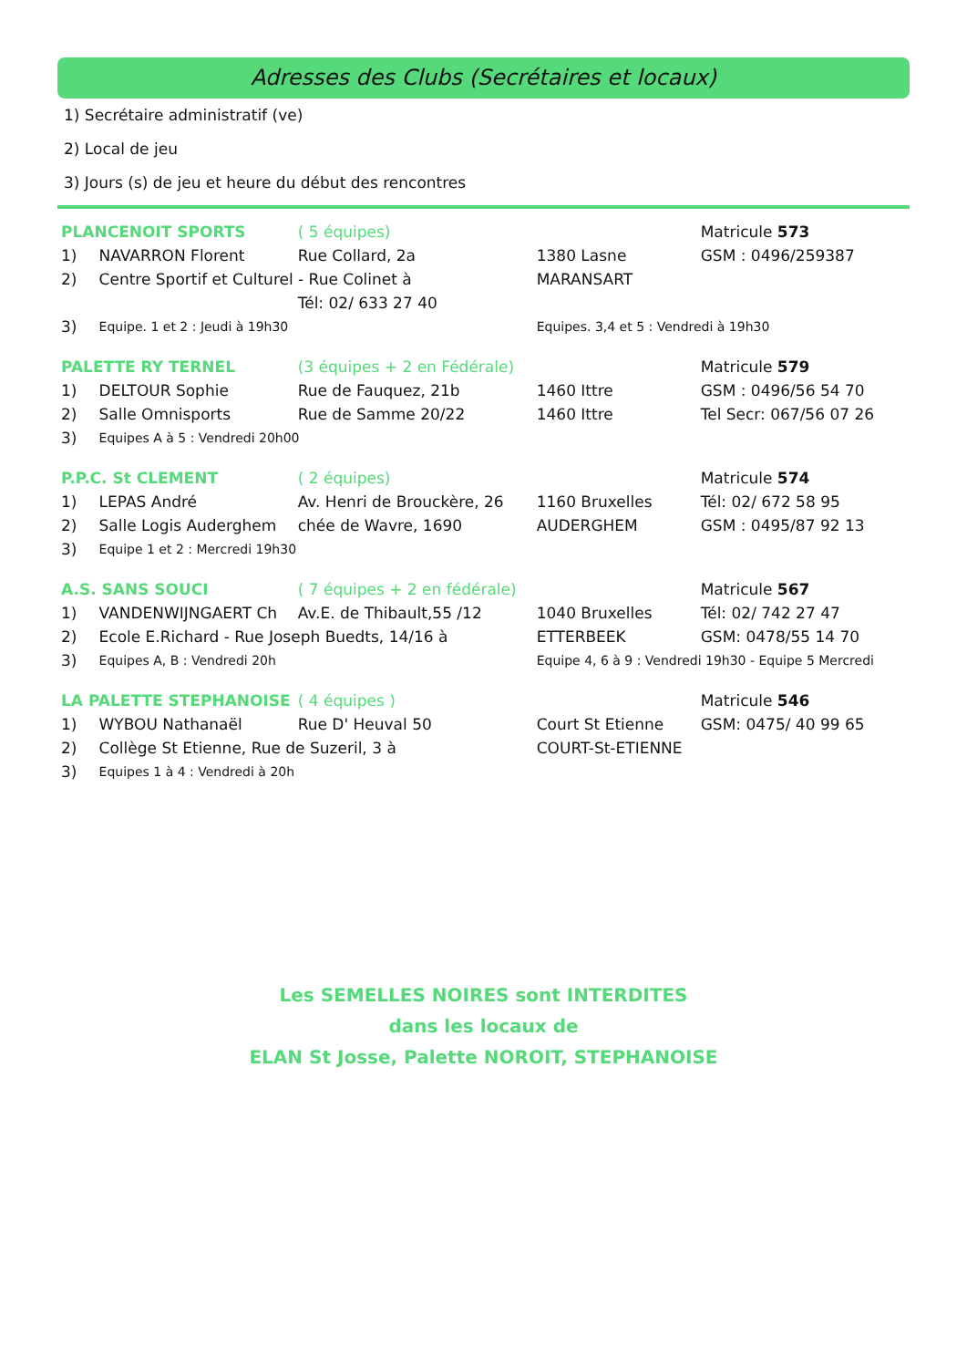Adresses des Clubs (Secrétaires et locaux)
1) Secrétaire administratif (ve)
2) Local de jeu
3) Jours (s) de jeu et heure du début des rencontres
| PLANCENOIT SPORTS | | ( 5 équipes) | | Matricule 573 |
| 1) | NAVARRON Florent | Rue Collard, 2a | 1380 Lasne | GSM : 0496/259387 |
| 2) | Centre Sportif et Culturel - Rue Colinet à | | MARANSART | |
| | | Tél: 02/ 633 27 40 | | |
| 3) | Equipe. 1 et 2 : Jeudi à 19h30 | | Equipes. 3,4 et 5 : Vendredi à 19h30 | |
| PALETTE RY TERNEL | | (3 équipes + 2 en Fédérale) | | Matricule 579 |
| 1) | DELTOUR Sophie | Rue de Fauquez, 21b | 1460 Ittre | GSM : 0496/56 54 70 |
| 2) | Salle Omnisports | Rue de Samme 20/22 | 1460 Ittre | Tel Secr: 067/56 07 26 |
| 3) | Equipes A à 5 : Vendredi 20h00 | | | |
| P.P.C. St CLEMENT | | ( 2 équipes) | | Matricule 574 |
| 1) | LEPAS André | Av. Henri de Brouckère, 26 | 1160 Bruxelles | Tél: 02/ 672 58 95 |
| 2) | Salle Logis Auderghem | chée de Wavre, 1690 | AUDERGHEM | GSM : 0495/87 92 13 |
| 3) | Equipe 1 et 2 : Mercredi 19h30 | | | |
| A.S. SANS SOUCI | | ( 7 équipes + 2 en fédérale) | | Matricule 567 |
| 1) | VANDENWIJNGAERT Ch | Av.E. de Thibault,55 /12 | 1040 Bruxelles | Tél: 02/ 742 27 47 |
| 2) | Ecole E.Richard - Rue Joseph Buedts, 14/16 à | | ETTERBEEK | GSM: 0478/55 14 70 |
| 3) | Equipes A, B : Vendredi 20h | | Equipe 4, 6 à 9 : Vendredi 19h30 - Equipe 5 Mercredi | |
| LA PALETTE STEPHANOISE | | ( 4 équipes ) | | Matricule 546 |
| 1) | WYBOU Nathanaël | Rue D' Heuval 50 | Court St Etienne | GSM: 0475/ 40 99 65 |
| 2) | Collège St Etienne, Rue de Suzeril, 3 à | | COURT-St-ETIENNE | |
| 3) | Equipes 1 à 4 : Vendredi à 20h | | | |
Les SEMELLES NOIRES sont INTERDITES
dans les locaux de
ELAN St Josse, Palette NOROIT, STEPHANOISE